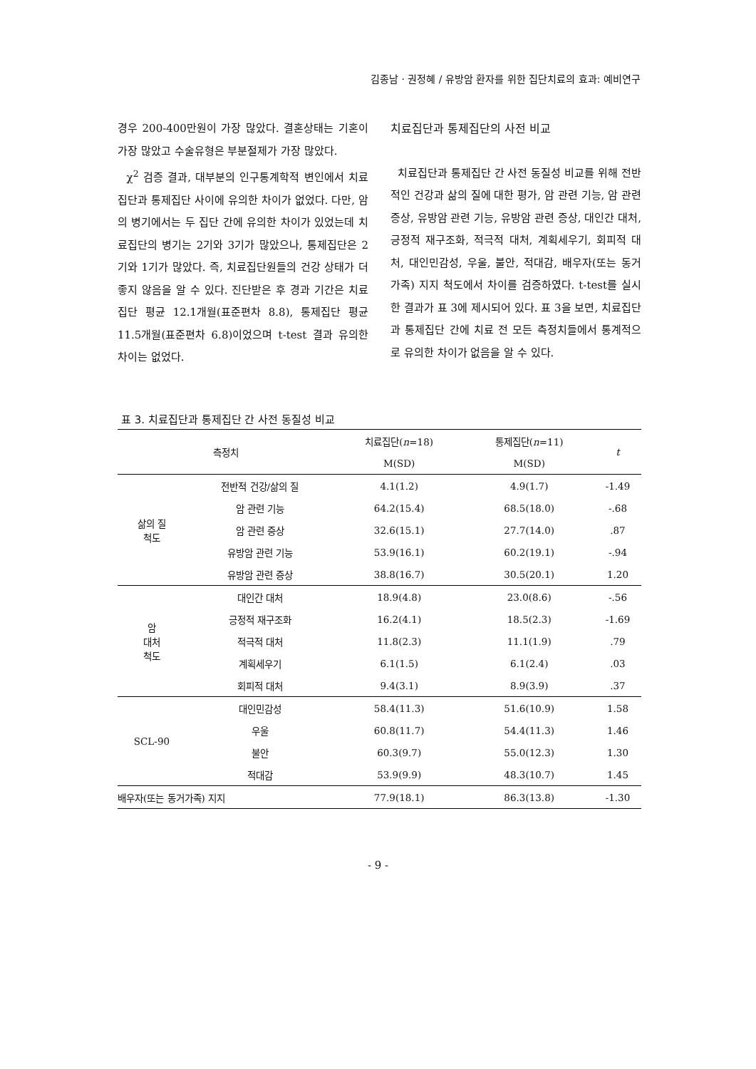김종남 · 권정혜 / 유방암 환자를 위한 집단치료의 효과: 예비연구
경우 200-400만원이 가장 많았다. 결혼상태는 기혼이 가장 많았고 수술유형은 부분절제가 가장 많았다.
χ<sup>2</sup> 검증 결과, 대부분의 인구통계학적 변인에서 치료집단과 통제집단 사이에 유의한 차이가 없었다. 다만, 암의 병기에서는 두 집단 간에 유의한 차이가 있었는데 치료집단의 병기는 2기와 3기가 많았으나, 통제집단은 2기와 1기가 많았다. 즉, 치료집단원들의 건강 상태가 더 좋지 않음을 알 수 있다. 진단받은 후 경과 기간은 치료집단 평균 12.1개월(표준편차 8.8), 통제집단 평균 11.5개월(표준편차 6.8)이었으며 t-test 결과 유의한 차이는 없었다.
치료집단과 통제집단의 사전 비교
치료집단과 통제집단 간 사전 동질성 비교를 위해 전반적인 건강과 삶의 질에 대한 평가, 암 관련 기능, 암 관련 증상, 유방암 관련 기능, 유방암 관련 증상, 대인간 대처, 긍정적 재구조화, 적극적 대처, 계획세우기, 회피적 대처, 대인민감성, 우울, 불안, 적대감, 배우자(또는 동거가족) 지지 척도에서 차이를 검증하였다. t-test를 실시한 결과가 표 3에 제시되어 있다. 표 3을 보면, 치료집단과 통제집단 간에 치료 전 모든 측정치들에서 통계적으로 유의한 차이가 없음을 알 수 있다.
표 3. 치료집단과 통제집단 간 사전 동질성 비교
| 측정치 | | 치료집단( n =18) | 통제집단( n =11) | t |
| --- | --- | --- | --- | --- |
| | | M(SD) | M(SD) | |
| 삶의 질 척도 | 전반적 건강/삶의 질 | 4.1(1.2) | 4.9(1.7) | -1.49 |
| | 암 관련 기능 | 64.2(15.4) | 68.5(18.0) | -.68 |
| | 암 관련 증상 | 32.6(15.1) | 27.7(14.0) | .87 |
| | 유방암 관련 기능 | 53.9(16.1) | 60.2(19.1) | -.94 |
| | 유방암 관련 증상 | 38.8(16.7) | 30.5(20.1) | 1.20 |
| 암 대처 척도 | 대인간 대처 | 18.9(4.8) | 23.0(8.6) | -.56 |
| | 긍정적 재구조화 | 16.2(4.1) | 18.5(2.3) | -1.69 |
| | 적극적 대처 | 11.8(2.3) | 11.1(1.9) | .79 |
| | 계획세우기 | 6.1(1.5) | 6.1(2.4) | .03 |
| | 회피적 대처 | 9.4(3.1) | 8.9(3.9) | .37 |
| SCL-90 | 대인민감성 | 58.4(11.3) | 51.6(10.9) | 1.58 |
| | 우울 | 60.8(11.7) | 54.4(11.3) | 1.46 |
| | 불안 | 60.3(9.7) | 55.0(12.3) | 1.30 |
| | 적대감 | 53.9(9.9) | 48.3(10.7) | 1.45 |
| 배우자(또는 동거가족) 지지 | | 77.9(18.1) | 86.3(13.8) | -1.30 |
- 9 -